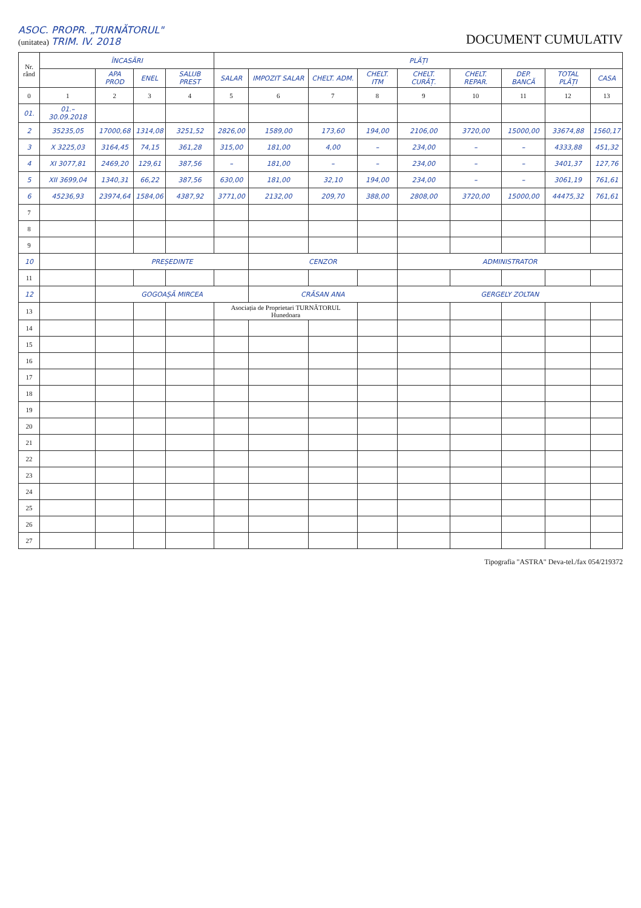ASOC. PROPR. „TURNĂTORUL"
(unitatea) TRIM. IV. 2018
DOCUMENT CUMULATIV
| Nr. rând | ÎNCASĂRI | | | | PLĂȚI | | | | | | | | |
| --- | --- | --- | --- | --- | --- | --- | --- | --- | --- | --- | --- | --- | --- |
| | | APA PROD | ENEL | SALUB PREST | SALAR | IMPOZIT SALAR | CHELT. ADM. | CHELT. ITM | CHELT. CURĂȚ. | CHELT. REPAR. | DEP. BANCĂ | TOTAL PLĂȚI | CASA |
| 0 | 1 | 2 | 3 | 4 | 5 | 6 | 7 | 8 | 9 | 10 | 11 | 12 | 13 |
| 01. | 01.–30.09.2018 | | | | | | | | | | | | |
| 2 | 35235,05 | 17000,68 | 1314,08 | 3251,52 | 2826,00 | 1589,00 | 173,60 | 194,00 | 2106,00 | 3720,00 | 15000,00 | 33674,88 | 1560,17 |
| 3 | X 3225,03 | 3164,45 | 74,15 | 361,28 | 315,00 | 181,00 | 4,00 | – | 234,00 | – | – | 4333,88 | 451,32 |
| 4 | XI 3077,81 | 2469,20 | 129,61 | 387,56 | – | 181,00 | – | – | 234,00 | – | – | 3401,37 | 127,76 |
| 5 | XII 3699,04 | 1340,31 | 66,22 | 387,56 | 630,00 | 181,00 | 32,10 | 194,00 | 234,00 | – | – | 3061,19 | 761,61 |
| 6 | 45236,93 | 23974,64 | 1584,06 | 4387,92 | 3771,00 | 2132,00 | 209,70 | 388,00 | 2808,00 | 3720,00 | 15000,00 | 44475,32 | 761,61 |
| 7 | | | | | | | | | | | | | |
| 8 | | | | | | | | | | | | | |
| 9 | | | | | | | | | | | | | |
| 10 | | PREȘEDINTE | | | | CENZOR | | | ADMINISTRATOR | | | | |
| 11 | | | | | | | | | | | | | |
| 12 | | GOGOAȘĂ MIRCEA | | | | CRĂSAN ANA | | | GERGELY ZOLTAN | | | | |
| 13 | | | | | Asociația de Proprietari TURNĂTORUL Hunedoara | | | | | | | | |
| 14 | | | | | | | | | | | | | |
| 15 | | | | | | | | | | | | | |
| 16 | | | | | | | | | | | | | |
| 17 | | | | | | | | | | | | | |
| 18 | | | | | | | | | | | | | |
| 19 | | | | | | | | | | | | | |
| 20 | | | | | | | | | | | | | |
| 21 | | | | | | | | | | | | | |
| 22 | | | | | | | | | | | | | |
| 23 | | | | | | | | | | | | | |
| 24 | | | | | | | | | | | | | |
| 25 | | | | | | | | | | | | | |
| 26 | | | | | | | | | | | | | |
| 27 | | | | | | | | | | | | | |
Tipografia "ASTRA" Deva-tel./fax 054/219372